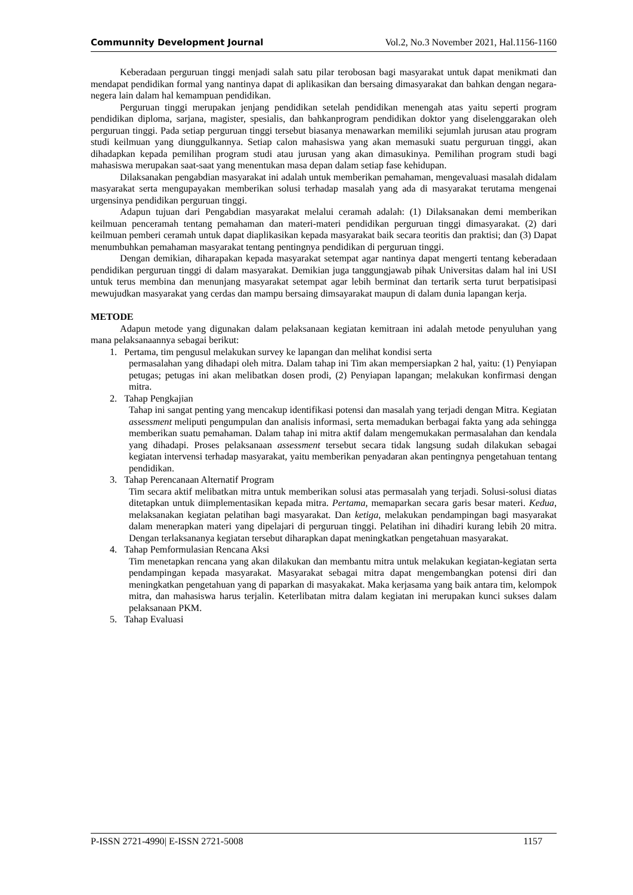Communnity Development Journal Vol.2, No.3 November 2021, Hal.1156-1160
Keberadaan perguruan tinggi menjadi salah satu pilar terobosan bagi masyarakat untuk dapat menikmati dan mendapat pendidikan formal yang nantinya dapat di aplikasikan dan bersaing dimasyarakat dan bahkan dengan negara-negera lain dalam hal kemampuan pendidikan.
Perguruan tinggi merupakan jenjang pendidikan setelah pendidikan menengah atas yaitu seperti program pendidikan diploma, sarjana, magister, spesialis, dan bahkanprogram pendidikan doktor yang diselenggarakan oleh perguruan tinggi. Pada setiap perguruan tinggi tersebut biasanya menawarkan memiliki sejumlah jurusan atau program studi keilmuan yang diunggulkannya. Setiap calon mahasiswa yang akan memasuki suatu perguruan tinggi, akan dihadapkan kepada pemilihan program studi atau jurusan yang akan dimasukinya. Pemilihan program studi bagi mahasiswa merupakan saat-saat yang menentukan masa depan dalam setiap fase kehidupan.
Dilaksanakan pengabdian masyarakat ini adalah untuk memberikan pemahaman, mengevaluasi masalah didalam masyarakat serta mengupayakan memberikan solusi terhadap masalah yang ada di masyarakat terutama mengenai urgensinya pendidikan perguruan tinggi.
Adapun tujuan dari Pengabdian masyarakat melalui ceramah adalah: (1) Dilaksanakan demi memberikan keilmuan penceramah tentang pemahaman dan materi-materi pendidikan perguruan tinggi dimasyarakat. (2) dari keilmuan pemberi ceramah untuk dapat diaplikasikan kepada masyarakat baik secara teoritis dan praktisi; dan (3) Dapat menumbuhkan pemahaman masyarakat tentang pentingnya pendidikan di perguruan tinggi.
Dengan demikian, diharapakan kepada masyarakat setempat agar nantinya dapat mengerti tentang keberadaan pendidikan perguruan tinggi di dalam masyarakat. Demikian juga tanggungjawab pihak Universitas dalam hal ini USI untuk terus membina dan menunjang masyarakat setempat agar lebih berminat dan tertarik serta turut berpatisipasi mewujudkan masyarakat yang cerdas dan mampu bersaing dimsayarakat maupun di dalam dunia lapangan kerja.
METODE
Adapun metode yang digunakan dalam pelaksanaan kegiatan kemitraan ini adalah metode penyuluhan yang mana pelaksanaannya sebagai berikut:
1. Pertama, tim pengusul melakukan survey ke lapangan dan melihat kondisi serta
permasalahan yang dihadapi oleh mitra. Dalam tahap ini Tim akan mempersiapkan 2 hal, yaitu: (1) Penyiapan petugas; petugas ini akan melibatkan dosen prodi, (2) Penyiapan lapangan; melakukan konfirmasi dengan mitra.
2. Tahap Pengkajian
Tahap ini sangat penting yang mencakup identifikasi potensi dan masalah yang terjadi dengan Mitra. Kegiatan assessment meliputi pengumpulan dan analisis informasi, serta memadukan berbagai fakta yang ada sehingga memberikan suatu pemahaman. Dalam tahap ini mitra aktif dalam mengemukakan permasalahan dan kendala yang dihadapi. Proses pelaksanaan assessment tersebut secara tidak langsung sudah dilakukan sebagai kegiatan intervensi terhadap masyarakat, yaitu memberikan penyadaran akan pentingnya pengetahuan tentang pendidikan.
3. Tahap Perencanaan Alternatif Program
Tim secara aktif melibatkan mitra untuk memberikan solusi atas permasalah yang terjadi. Solusi-solusi diatas ditetapkan untuk diimplementasikan kepada mitra. Pertama, memaparkan secara garis besar materi. Kedua, melaksanakan kegiatan pelatihan bagi masyarakat. Dan ketiga, melakukan pendampingan bagi masyarakat dalam menerapkan materi yang dipelajari di perguruan tinggi. Pelatihan ini dihadiri kurang lebih 20 mitra. Dengan terlaksananya kegiatan tersebut diharapkan dapat meningkatkan pengetahuan masyarakat.
4. Tahap Pemformulasian Rencana Aksi
Tim menetapkan rencana yang akan dilakukan dan membantu mitra untuk melakukan kegiatan-kegiatan serta pendampingan kepada masyarakat. Masyarakat sebagai mitra dapat mengembangkan potensi diri dan meningkatkan pengetahuan yang di paparkan di masyakakat. Maka kerjasama yang baik antara tim, kelompok mitra, dan mahasiswa harus terjalin. Keterlibatan mitra dalam kegiatan ini merupakan kunci sukses dalam pelaksanaan PKM.
5. Tahap Evaluasi
P-ISSN 2721-4990| E-ISSN 2721-5008 1157